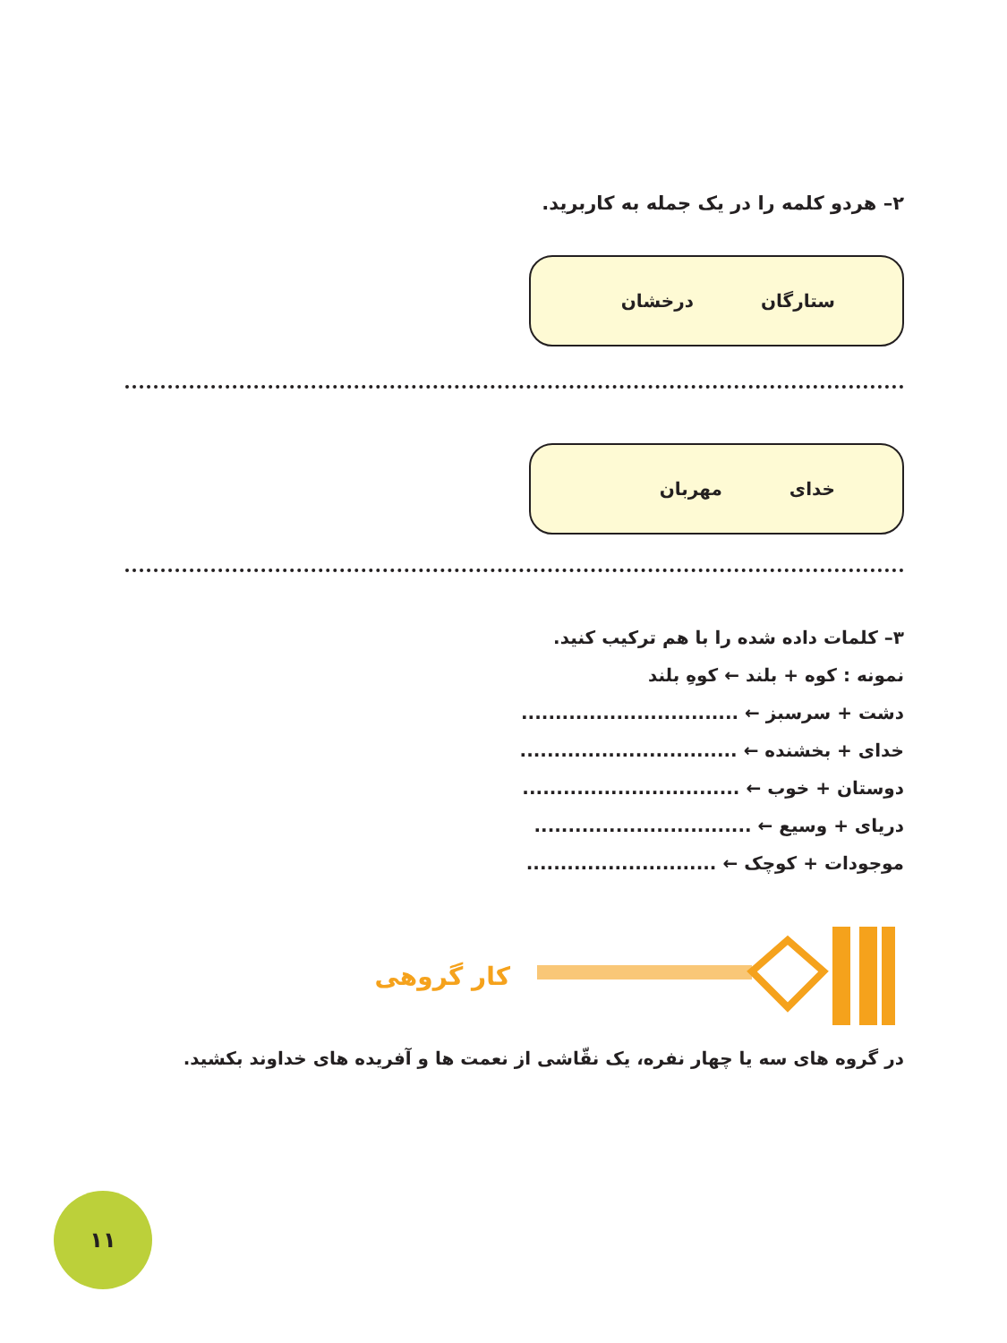۲– هردو کلمه را در یک جمله به کاربرید.
ستارگان درخشان
خدای مهربان
۳– کلمات داده شده را با هم ترکیب کنید.
نمونه : کوه + بلند ← کوهِ بلند
دشت + سرسبز ← ................................
خدای + بخشنده ← ................................
دوستان + خوب ← ................................
دریای + وسیع ← ................................
موجودات + کوچک ← ............................
کار گروهی
در گروه های سه یا چهار نفره، یک نقّاشی از نعمت ها و آفریده های خداوند بکشید.
۱۱